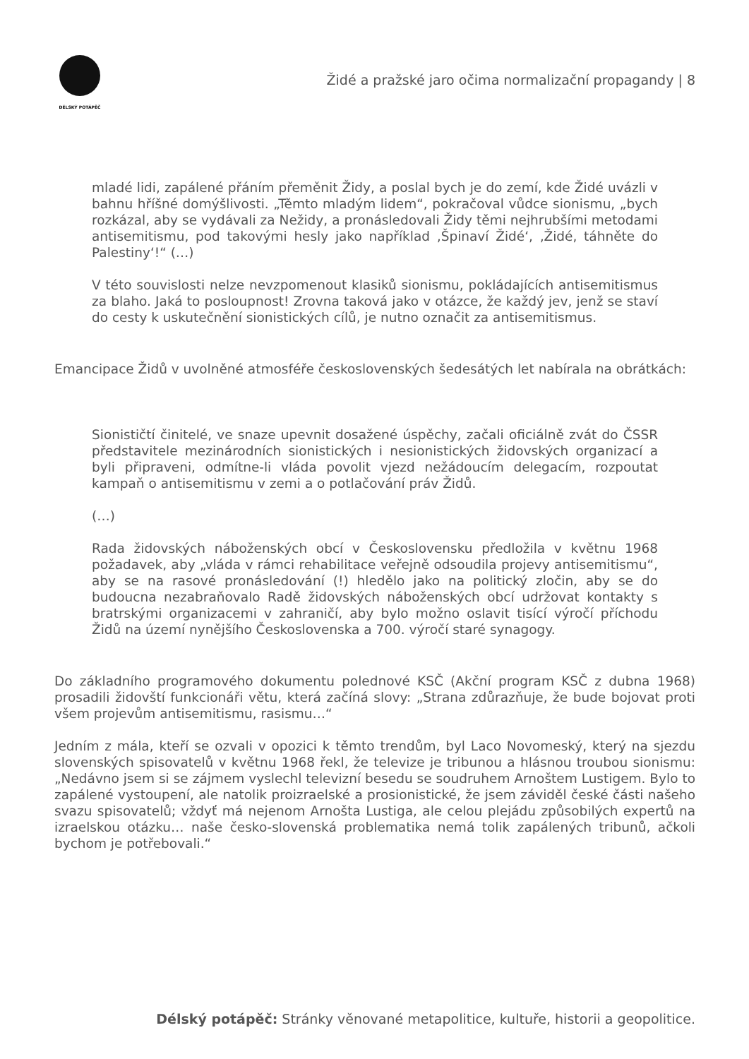DÉLSKÝ POTÁPĚČ
Židé a pražské jaro očima normalizační propagandy | 8
mladé lidi, zapálené přáním přeměnit Židy, a poslal bych je do zemí, kde Židé uvázli v bahnu hříšné domýšlivosti. „Těmto mladým lidem“, pokračoval vůdce sionismu, „bych rozkázal, aby se vydávali za Nežidy, a pronásledovali Židy těmi nejhrubšími metodami antisemitismu, pod takovými hesly jako například ‚Špinaví Židé‘, ‚Židé, táhněte do Palestiny‘!“ (…)
V této souvislosti nelze nevzpomenout klasiků sionismu, pokládajících antisemitismus za blaho. Jaká to posloupnost! Zrovna taková jako v otázce, že každý jev, jenž se staví do cesty k uskutečnění sionistických cílů, je nutno označit za antisemitismus.
Emancipace Židů v uvolněné atmosféře československých šedesátých let nabírala na obrátkách:
Sionističtí činitelé, ve snaze upevnit dosažené úspěchy, začali oficiálně zvát do ČSSR představitele mezinárodních sionistických i nesionistických židovských organizací a byli připraveni, odmítne-li vláda povolit vjezd nežádoucím delegacím, rozpoutat kampaň o antisemitismu v zemi a o potlačování práv Židů.
(…)
Rada židovských náboženských obcí v Československu předložila v květnu 1968 požadavek, aby „vláda v rámci rehabilitace veřejně odsoudila projevy antisemitismu“, aby se na rasové pronásledování (!) hledělo jako na politický zločin, aby se do budoucna nezabraňovalo Radě židovských náboženských obcí udržovat kontakty s bratrskými organizacemi v zahraničí, aby bylo možno oslavit tisící výročí příchodu Židů na území nynějšího Československa a 700. výročí staré synagogy.
Do základního programového dokumentu polednové KSČ (Akční program KSČ z dubna 1968) prosadili židovští funkcionáři větu, která začíná slovy: „Strana zdůrazňuje, že bude bojovat proti všem projevům antisemitismu, rasismu…“
Jedním z mála, kteří se ozvali v opozici k těmto trendům, byl Laco Novomeský, který na sjezdu slovenských spisovatelů v květnu 1968 řekl, že televize je tribunou a hlásnou troubou sionismu: „Nedávno jsem si se zájmem vyslechl televizní besedu se soudruhem Arnoštem Lustigem. Bylo to zapálené vystoupení, ale natolik proizraelské a prosionistické, že jsem záviděl české části našeho svazu spisovatelů; vždyť má nejenom Arnošta Lustiga, ale celou plejádu způsobilých expertů na izraelskou otázku… naše česko-slovenská problematika nemá tolik zapálených tribunů, ačkoli bychom je potřebovali.“
Délský potápěč: Stránky věnované metapolitice, kultuře, historii a geopolitice.